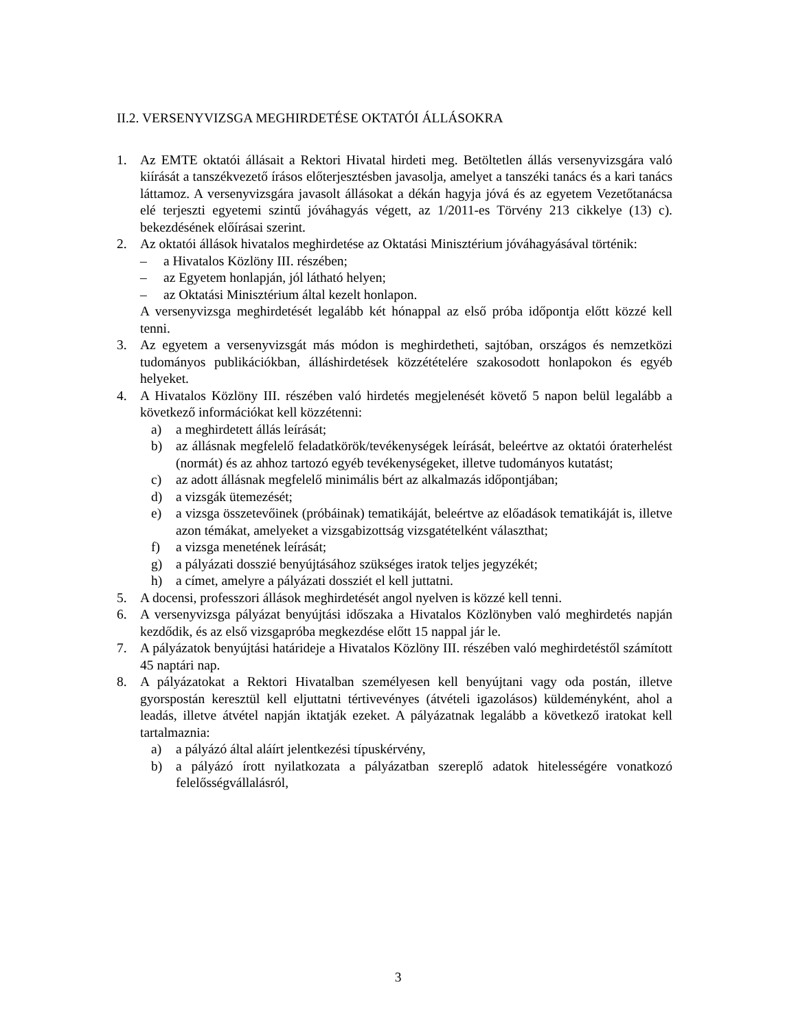II.2. VERSENYVIZSGA MEGHIRDETÉSE OKTATÓI ÁLLÁSOKRA
1. Az EMTE oktatói állásait a Rektori Hivatal hirdeti meg. Betöltetlen állás versenyvizsgára való kiírását a tanszékvezető írásos előterjesztésben javasolja, amelyet a tanszéki tanács és a kari tanács láttamoz. A versenyvizsgára javasolt állásokat a dékán hagyja jóvá és az egyetem Vezetőtanácsa elé terjeszti egyetemi szintű jóváhagyás végett, az 1/2011-es Törvény 213 cikkelye (13) c). bekezdésének előírásai szerint.
2. Az oktatói állások hivatalos meghirdetése az Oktatási Minisztérium jóváhagyásával történik:
– a Hivatalos Közlöny III. részében;
– az Egyetem honlapján, jól látható helyen;
– az Oktatási Minisztérium által kezelt honlapon.
A versenyvizsga meghirdetését legalább két hónappal az első próba időpontja előtt közzé kell tenni.
3. Az egyetem a versenyvizsgát más módon is meghirdetheti, sajtóban, országos és nemzetközi tudományos publikációkban, álláshirdetések közzétételére szakosodott honlapokon és egyéb helyeket.
4. A Hivatalos Közlöny III. részében való hirdetés megjelenését követő 5 napon belül legalább a következő információkat kell közzétenni:
a) a meghirdetett állás leírását;
b) az állásnak megfelelő feladatkörök/tevékenységek leírását, beleértve az oktatói óraterhelést (normát) és az ahhoz tartozó egyéb tevékenységeket, illetve tudományos kutatást;
c) az adott állásnak megfelelő minimális bért az alkalmazás időpontjában;
d) a vizsgák ütemezését;
e) a vizsga összetevőinek (próbáinak) tematikáját, beleértve az előadások tematikáját is, illetve azon témákat, amelyeket a vizsgabizottság vizsgatételként választhat;
f) a vizsga menetének leírását;
g) a pályázati dosszié benyújtásához szükséges iratok teljes jegyzékét;
h) a címet, amelyre a pályázati dossziét el kell juttatni.
5. A docensi, professzori állások meghirdetését angol nyelven is közzé kell tenni.
6. A versenyvizsga pályázat benyújtási időszaka a Hivatalos Közlönyben való meghirdetés napján kezdődik, és az első vizsgapróba megkezdése előtt 15 nappal jár le.
7. A pályázatok benyújtási határideje a Hivatalos Közlöny III. részében való meghirdetéstől számított 45 naptári nap.
8. A pályázatokat a Rektori Hivatalban személyesen kell benyújtani vagy oda postán, illetve gyorspostán keresztül kell eljuttatni tértivevényes (átvételi igazolásos) küldeményként, ahol a leadás, illetve átvétel napján iktatják ezeket. A pályázatnak legalább a következő iratokat kell tartalmaznia:
a) a pályázó által aláírt jelentkezési típuskérvény,
b) a pályázó írott nyilatkozata a pályázatban szereplő adatok hitelességére vonatkozó felelősségvállalásról,
3